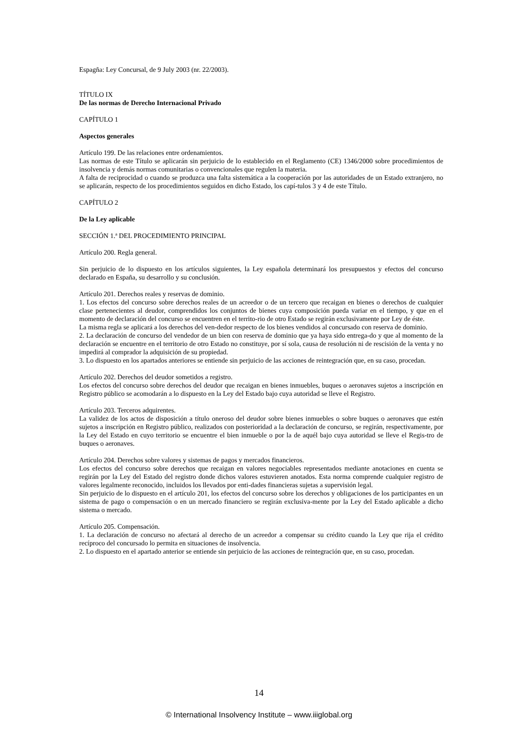Espagña: Ley Concursal, de 9 July 2003 (nr. 22/2003).
TÍTULO IX
De las normas de Derecho Internacional Privado
CAPÍTULO 1
Aspectos generales
Artículo 199. De las relaciones entre ordenamientos.
Las normas de este Título se aplicarán sin perjuicio de lo establecido en el Reglamento (CE) 1346/2000 sobre procedimientos de insolvencia y demás normas comunitarias o convencionales que regulen la materia.
A falta de reciprocidad o cuando se produzca una falta sistemática a la cooperación por las autoridades de un Estado extranjero, no se aplicarán, respecto de los procedimientos seguidos en dicho Estado, los capí-tulos 3 y 4 de este Título.
CAPÍTULO 2
De la Ley aplicable
SECCIÓN 1.ª DEL PROCEDIMIENTO PRINCIPAL
Artículo 200. Regla general.
Sin perjuicio de lo dispuesto en los artículos siguientes, la Ley española determinará los presupuestos y efectos del concurso declarado en España, su desarrollo y su conclusión.
Artículo 201. Derechos reales y reservas de dominio.
1. Los efectos del concurso sobre derechos reales de un acreedor o de un tercero que recaigan en bienes o derechos de cualquier clase pertenecientes al deudor, comprendidos los conjuntos de bienes cuya composición pueda variar en el tiempo, y que en el momento de declaración del concurso se encuentren en el territo-rio de otro Estado se regirán exclusivamente por Ley de éste.
La misma regla se aplicará a los derechos del ven-dedor respecto de los bienes vendidos al concursado con reserva de dominio.
2. La declaración de concurso del vendedor de un bien con reserva de dominio que ya haya sido entrega-do y que al momento de la declaración se encuentre en el territorio de otro Estado no constituye, por sí sola, causa de resolución ni de rescisión de la venta y no impedirá al comprador la adquisición de su propiedad.
3. Lo dispuesto en los apartados anteriores se entiende sin perjuicio de las acciones de reintegración que, en su caso, procedan.
Artículo 202. Derechos del deudor sometidos a registro.
Los efectos del concurso sobre derechos del deudor que recaigan en bienes inmuebles, buques o aeronaves sujetos a inscripción en Registro público se acomodarán a lo dispuesto en la Ley del Estado bajo cuya autoridad se lleve el Registro.
Artículo 203. Terceros adquirentes.
La validez de los actos de disposición a título oneroso del deudor sobre bienes inmuebles o sobre buques o aeronaves que estén sujetos a inscripción en Registro público, realizados con posterioridad a la declaración de concurso, se regirán, respectivamente, por la Ley del Estado en cuyo territorio se encuentre el bien inmueble o por la de aquél bajo cuya autoridad se lleve el Regis-tro de buques o aeronaves.
Artículo 204. Derechos sobre valores y sistemas de pagos y mercados financieros.
Los efectos del concurso sobre derechos que recaigan en valores negociables representados mediante anotaciones en cuenta se regirán por la Ley del Estado del registro donde dichos valores estuvieren anotados. Esta norma comprende cualquier registro de valores legalmente reconocido, incluidos los llevados por enti-dades financieras sujetas a supervisión legal.
Sin perjuicio de lo dispuesto en el artículo 201, los efectos del concurso sobre los derechos y obligaciones de los participantes en un sistema de pago o compensación o en un mercado financiero se regirán exclusiva-mente por la Ley del Estado aplicable a dicho sistema o mercado.
Artículo 205. Compensación.
1. La declaración de concurso no afectará al derecho de un acreedor a compensar su crédito cuando la Ley que rija el crédito recíproco del concursado lo permita en situaciones de insolvencia.
2. Lo dispuesto en el apartado anterior se entiende sin perjuicio de las acciones de reintegración que, en su caso, procedan.
14
© International Insolvency Institute – www.iiiglobal.org